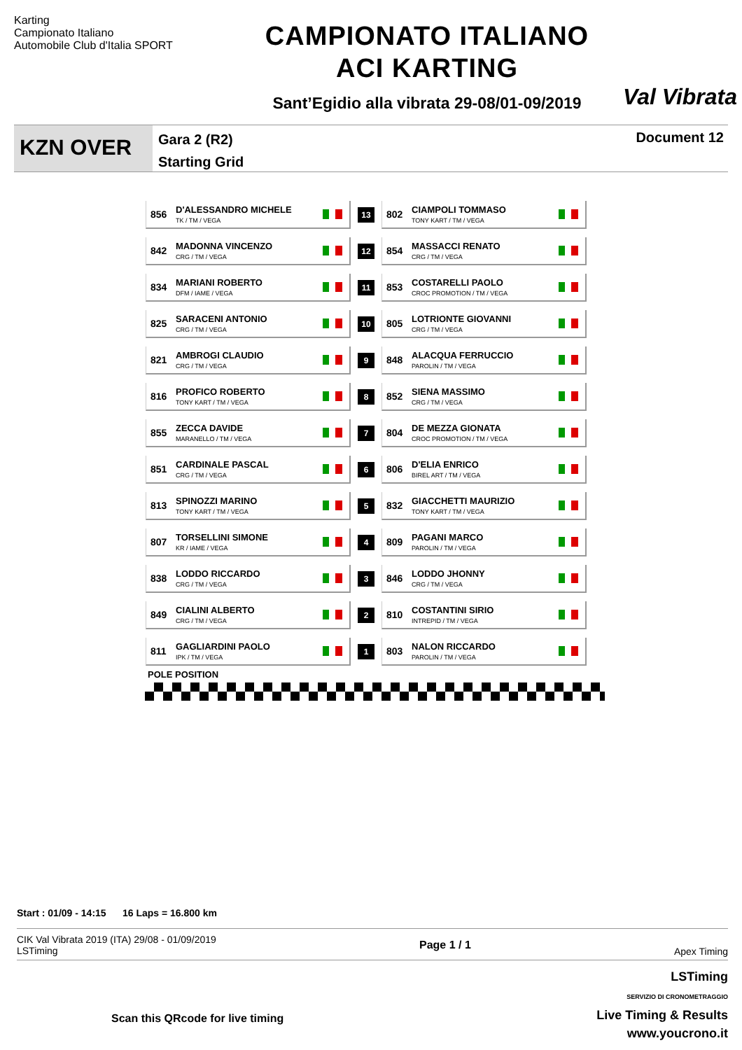Karting
Campionato Italiano
Automobile Club d'Italia SPORT
CAMPIONATO ITALIANO
ACI KARTING
Sant’Egidio alla vibrata 29-08/01-09/2019
Val Vibrata
KZN OVER
Gara 2 (R2)
Starting Grid
Document 12
| 856 D'ALESSANDRO MICHELE TK / TM / VEGA | 13 | 802 CIAMPOLI TOMMASO TONY KART / TM / VEGA |
| 842 MADONNA VINCENZO CRG / TM / VEGA | 12 | 854 MASSACCI RENATO CRG / TM / VEGA |
| 834 MARIANI ROBERTO DFM / IAME / VEGA | 11 | 853 COSTARELLI PAOLO CROC PROMOTION / TM / VEGA |
| 825 SARACENI ANTONIO CRG / TM / VEGA | 10 | 805 LOTRIONTE GIOVANNI CRG / TM / VEGA |
| 821 AMBROGI CLAUDIO CRG / TM / VEGA | 9 | 848 ALACQUA FERRUCCIO PAROLIN / TM / VEGA |
| 816 PROFICO ROBERTO TONY KART / TM / VEGA | 8 | 852 SIENA MASSIMO CRG / TM / VEGA |
| 855 ZECCA DAVIDE MARANELLO / TM / VEGA | 7 | 804 DE MEZZA GIONATA CROC PROMOTION / TM / VEGA |
| 851 CARDINALE PASCAL CRG / TM / VEGA | 6 | 806 D'ELIA ENRICO BIREL ART / TM / VEGA |
| 813 SPINOZZI MARINO TONY KART / TM / VEGA | 5 | 832 GIACCHETTI MAURIZIO TONY KART / TM / VEGA |
| 807 TORSELLINI SIMONE KR / IAME / VEGA | 4 | 809 PAGANI MARCO PAROLIN / TM / VEGA |
| 838 LODDO RICCARDO CRG / TM / VEGA | 3 | 846 LODDO JHONNY CRG / TM / VEGA |
| 849 CIALINI ALBERTO CRG / TM / VEGA | 2 | 810 COSTANTINI SIRIO INTREPID / TM / VEGA |
| 811 GAGLIARDINI PAOLO IPK / TM / VEGA | 1 | 803 NALON RICCARDO PAROLIN / TM / VEGA |
POLE POSITION
Start : 01/09 - 14:15 16 Laps = 16.800 km
CIK Val Vibrata 2019 (ITA) 29/08 - 01/09/2019
LSTiming
Page 1 / 1
Apex Timing
Scan this QRcode for live timing
LSTiming
SERVIZIO DI CRONOMETRAGGIO
Live Timing & Results
www.youcrono.it